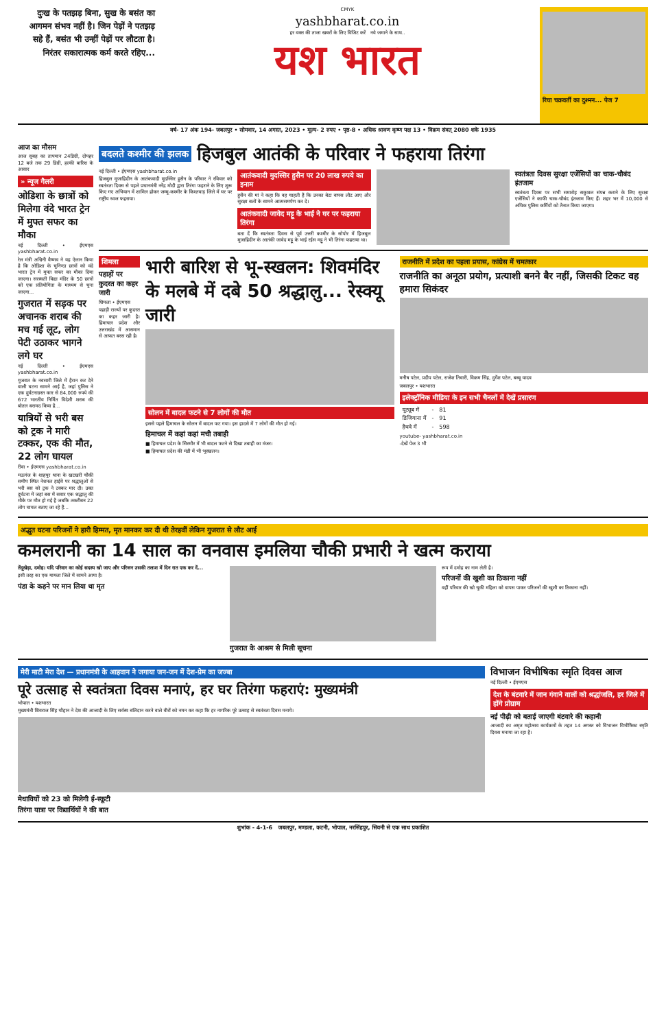दुःख के पतझड़ बिना, सुख के बसंत का आगमन संभव नहीं है। जिन पेड़ों ने पतझड़ सहे हैं, बसंत भी उन्हीं पेड़ों पर लौटता है। निरंतर सकारात्मक कर्म करते रहिए...
CMYK
yashbharat.co.in
हर वक्त की ताजा खबरों के लिए विजिट करें नये जमाने के साथ..
यश भारत
रिया चक्रवर्ती का दुश्मन... पेज 7
वर्ष- 17 अंक 194- जबलपुर • सोमवार, 14 अगस्त, 2023 • मूल्य- 2 रुपए • पृष्ठ-8 • अधिक श्रावण कृष्ण पक्ष 13 • विक्रम संवत् 2080 शके 1935
आज का मौसम
आज सुबह का तापमान 24डिग्री, दोपहर 12 बजे तक 29 डिग्री, हल्की बारिश के आसार
» न्यूज गैलरी
ओडिशा के छात्रों को मिलेगा वंदे भारत ट्रेन में मुफ्त सफर का मौका
नई दिल्ली • ईएमएस yashbharat.co.in
रेल मंत्री अश्विनी वैष्णव ने यह ऐलान किया है कि ओडिशा के चुनिन्दा छात्रों को वंदे भारत ट्रेन में मुफ्त सफर का मौका दिया जाएगा। सरस्वती विद्या मंदिर के 50 छात्रों को एक प्रतियोगिता के माध्यम से चुना जाएगा...
गुजरात में सड़क पर अचानक शराब की मच गई लूट, लोग पेटी उठाकर भागने लगे घर
नई दिल्ली • ईएमएस yashbharat.co.in
गुजरात के नवसारी जिले में हैरान कर देने वाली घटना सामने आई है, जहां पुलिस ने एक दुर्घटनाग्रस्त कार से 84,000 रुपये की 672 भारतीय निर्मित विदेशी शराब की बोतल बरामद किया है...
यात्रियों से भरी बस को ट्रक ने मारी टक्कर, एक की मौत, 22 लोग घायल
रीवा • ईएमएस yashbharat.co.in
मऊगंज के शाहपुर थाना के खटखरी चौकी समीप स्थित नेशनल हाईवे पर श्रद्धालुओं से भरी बस को ट्रक ने टक्कर मार दी। उक्त दुर्घटना में जहां बस में सवार एक श्रद्धालु की मौके पर मौत हो गई है जबकि तकरीबन 22 लोग घायल बताए जा रहे हैं...
बदलते कश्मीर की झलक
हिजबुल आतंकी के परिवार ने फहराया तिरंगा
नई दिल्ली • ईएमएस yashbharat.co.in
हिजबुल मुजाहिदीन के आतंकवादी मुदस्सिर हुसैन के परिवार ने रविवार को स्वतंत्रता दिवस से पहले प्रधानमंत्री नरेंद्र मोदी द्वारा तिरंगा फहराने के लिए शुरू किए गए अभियान में शामिल होकर जम्मू-कश्मीर के किश्तवाड़ जिले में घर पर राष्ट्रीय ध्वज फहराया।
आतंकवादी मुदस्सिर हुसैन पर 20 लाख रुपये का इनाम
हुसैन की मां ने कहा कि वह चाहती हैं कि उनका बेटा वापस लौट आए और सुरक्षा बलों के सामने आत्मसमर्पण कर दे।
आतंकवादी जावेद मट्टू के भाई ने घर पर फहराया तिरंगा
बता दें कि स्वतंत्रता दिवस से पूर्व उत्तरी कश्मीर के सोपोर में हिजबुल मुजाहिदीन के आतंकी जावेद मट्टू के भाई रईस मट्टू ने भी तिरंगा फहराया था।
स्वतंत्रता दिवस सुरक्षा एजेंसियों का चाक-चौबंद इंतजाम
स्वतंत्रता दिवस पर सभी समारोह सकुशल संपन्न कराने के लिए सुरक्षा एजेंसियों ने काफी चाक-चौबंद इंतजाम किए हैं। शहर भर में 10,000 से अधिक पुलिस कर्मियों को तैनात किया जाएगा।
शिमला
पहाड़ों पर कुदरत का कहर जारी
शिमला • ईएमएस
पहाड़ी राज्यों पर कुदरत का कहर जारी है। हिमाचल प्रदेश और उत्तराखंड में आसमान से आफत बरस रही है।
भारी बारिश से भू-स्खलन: शिवमंदिर के मलबे में दबे 50 श्रद्धालु... रेस्क्यू जारी
सोलन में बादल फटने से 7 लोगों की मौत
इससे पहले हिमाचल के सोलन में बादल फट गया। इस हादसे में 7 लोगों की मौत हो गई।
हिमाचल में कहां कहां मची तबाही
■ हिमाचल प्रदेश के सिरमौर में भी बादल फटने से दिखा तबाही का मंजर।
■ हिमाचल प्रदेश की मंडी में भी भूस्खलन।
राजनीति में प्रदेश का पहला प्रयास, कांग्रेस में चमत्कार
राजनीति का अनूठा प्रयोग, प्रत्याशी बनने बैर नहीं, जिसकी टिकट वह हमारा सिकंदर
मनीष पटेल, प्रदीप पटेल, राजेश तिवारी, विक्रम सिंह, दुर्गेश पटेल, बब्बू यादव
जबलपुर • यशभारत
इलेक्ट्रॉनिक मीडिया के इन सभी चैनलों में देखें प्रसारण
| यूट्यूब में | - | 81 |
| डिजियाना में | - | 91 |
| हैथवे में | - | 598 |
youtube- yashbharat.co.in
-देखें पेज 3 भी
अद्भुत घटना परिजनों ने हारी हिम्मत, मृत मानकर कर दी थी तेरहवीं लेकिन गुजरात से लौट आई
कमलरानी का 14 साल का वनवास इमलिया चौकी प्रभारी ने खत्म कराया
तेंदूखेड़ा, दमोह। यदि परिवार का कोई सदस्य खो जाए और परिजन उसकी तलाश में दिन रात एक कर दें...
इसी तरह का एक मामला जिले में सामने आया है।
पंडा के कहने पर मान लिया था मृत
गुजरात के आश्रम से मिली सूचना
रूप में दमोह का नाम लेती है।
परिजनों की खुशी का ठिकाना नहीं
वहीं परिवार की खो चुकी महिला को वापस पाकर परिजनों की खुशी का ठिकाना नहीं।
मेरी माटी मेरा देश — प्रधानमंत्री के आहवान ने जगाया जन-जन में देश-प्रेम का जज्बा
पूरे उत्साह से स्वतंत्रता दिवस मनाएं, हर घर तिरंगा फहराएं: मुख्यमंत्री
भोपाल • यशभारत
मुख्यमंत्री शिवराज सिंह चौहान ने देश की आजादी के लिए सर्वस्व बलिदान करने वाले वीरों को नमन कर कहा कि हर नागरिक पूरे उत्साह से स्वतंत्रता दिवस मनाये।
मेधावियों को 23 को मिलेगी ई-स्कूटी
तिरंगा यात्रा पर विद्यार्थियों ने की बात
विभाजन विभीषिका स्मृति दिवस आज
नई दिल्ली • ईएमएस
देश के बंटवारे में जान गंवाने वालों को श्रद्धांजलि, हर जिले में होंगे प्रोग्राम
नई पीढ़ी को बताई जाएगी बंटवारे की कहानी
आजादी का अमृत महोत्सव कार्यक्रमों के तहत 14 अगस्त को विभाजन विभीषिका स्मृति दिवस मनाया जा रहा है।
शुभांक - 4-1-6 जबलपुर, मण्डला, कटनी, भोपाल, नरसिंहपुर, सिवनी से एक साथ प्रकाशित